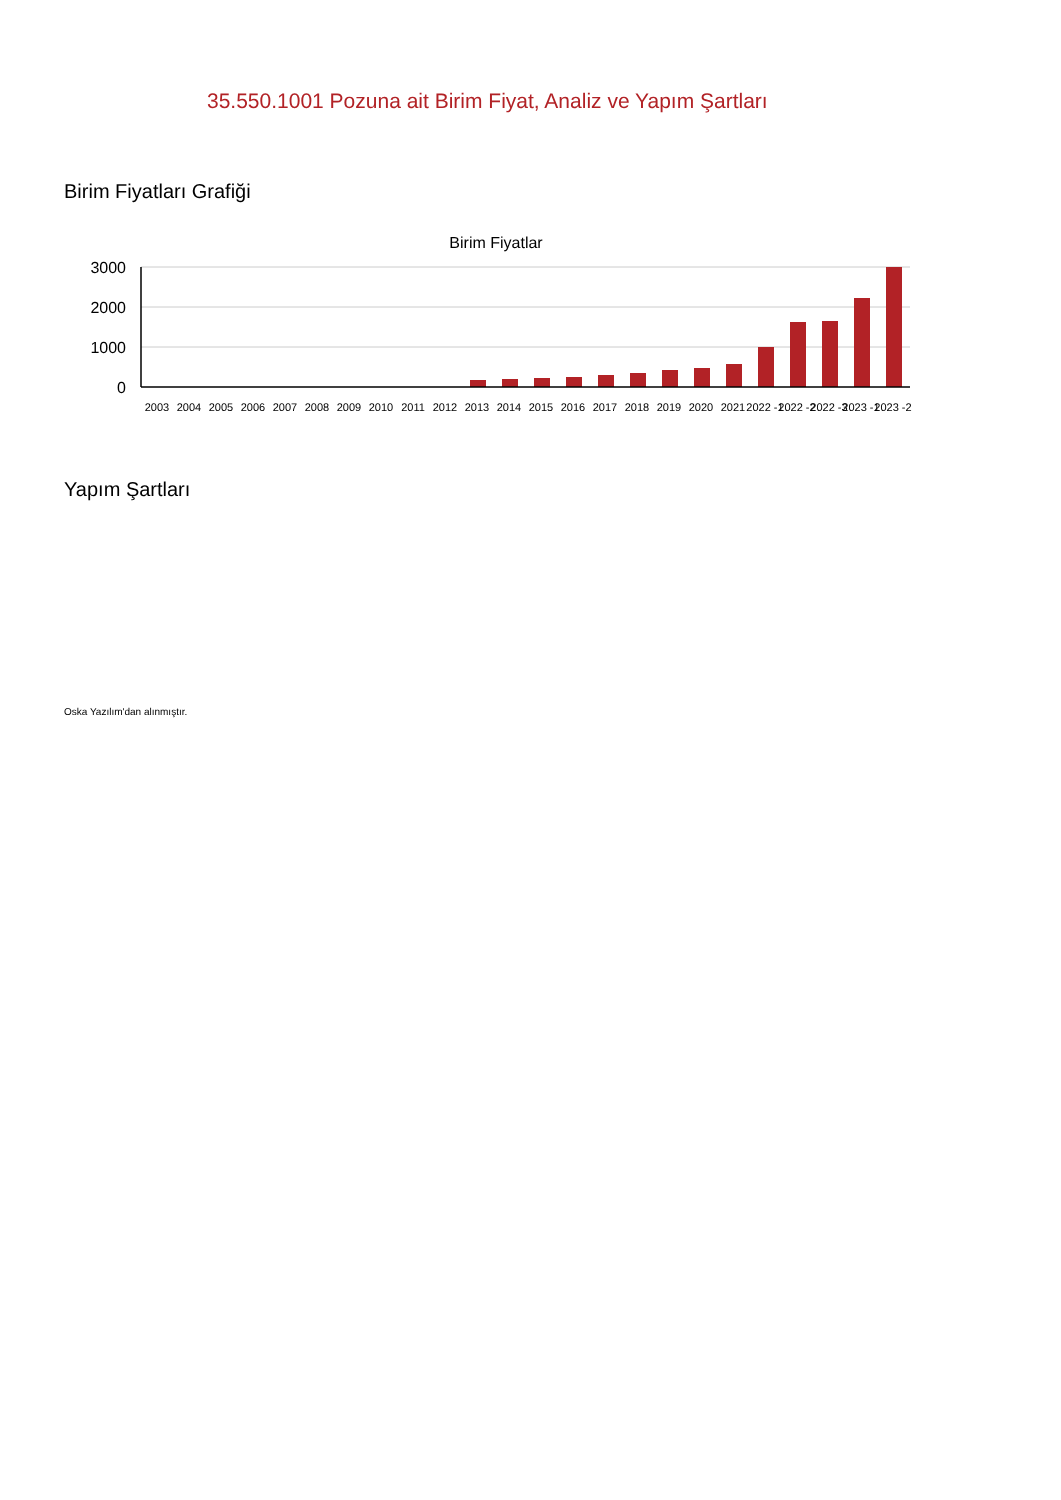35.550.1001 Pozuna ait Birim Fiyat, Analiz ve Yapım Şartları
Birim Fiyatları Grafiği
Birim Fiyatlar
3000
2000
1000
0
2003
2004
2005
2006
2007
2008
2009
2010
2011
2012
2013
2014
2015
2016
2017
2018
2019
2020
2021
2022 -1
2022 -2
2022 -3
2023 -1
2023 -2
Yapım Şartları
Oska Yazılım'dan alınmıştır.